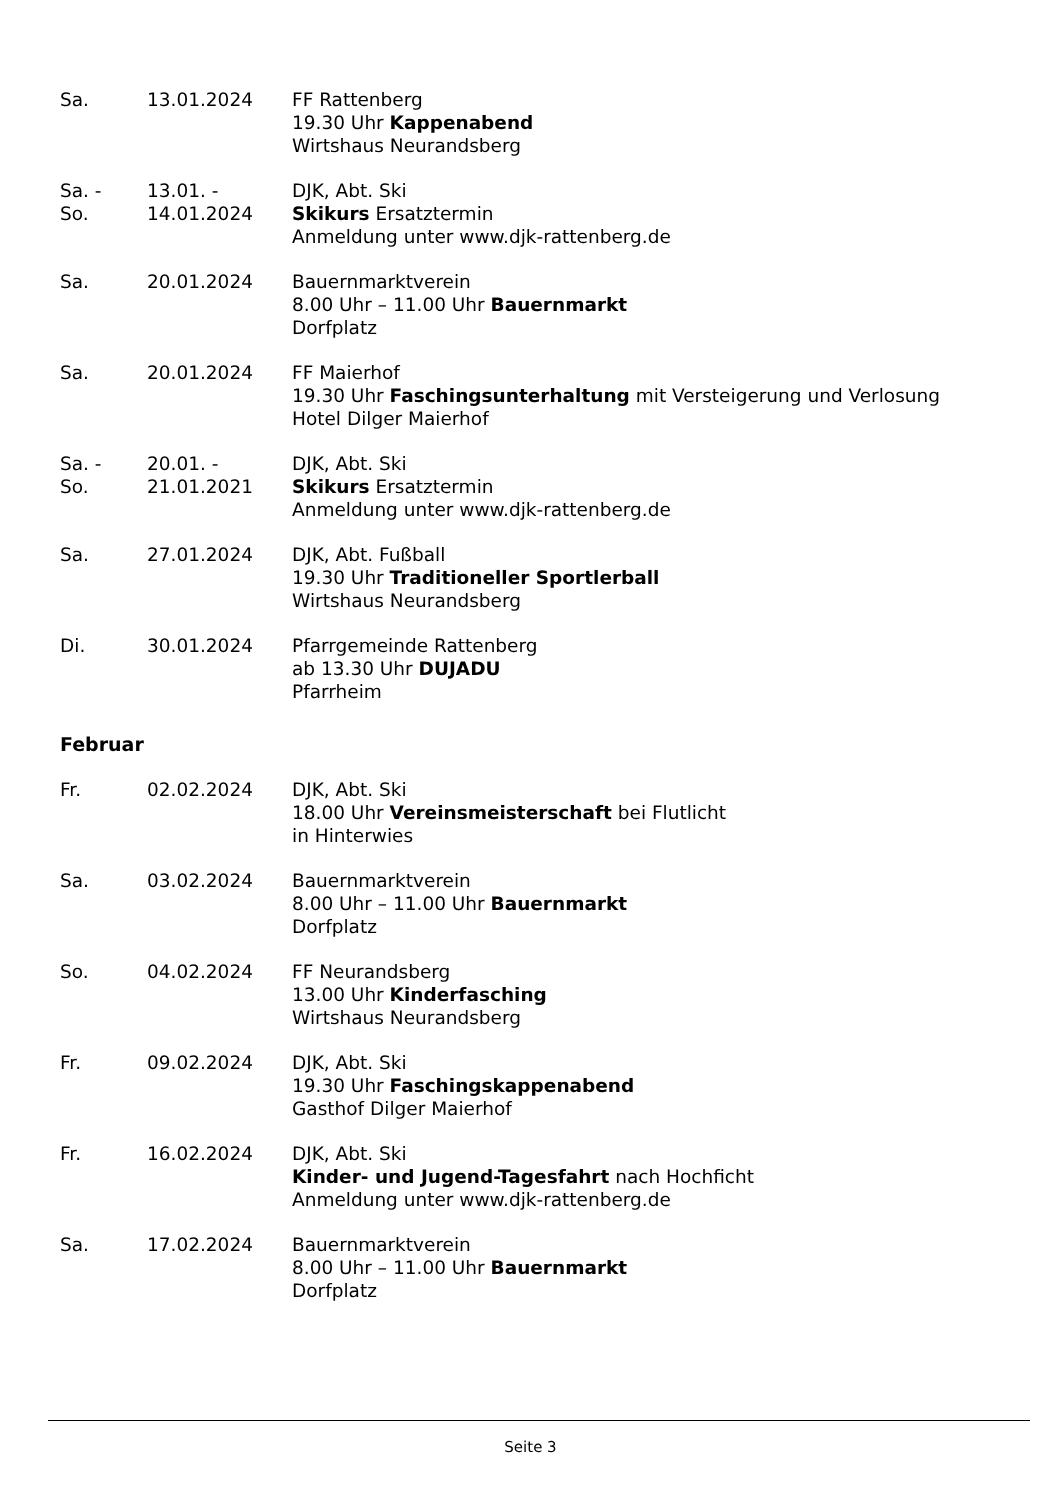| Sa. | 13.01.2024 | FF Rattenberg 19.30 Uhr Kappenabend Wirtshaus Neurandsberg |
| Sa. - So. | 13.01. - 14.01.2024 | DJK, Abt. Ski Skikurs Ersatztermin Anmeldung unter www.djk-rattenberg.de |
| Sa. | 20.01.2024 | Bauernmarktverein 8.00 Uhr – 11.00 Uhr Bauernmarkt Dorfplatz |
| Sa. | 20.01.2024 | FF Maierhof 19.30 Uhr Faschingsunterhaltung mit Versteigerung und Verlosung Hotel Dilger Maierhof |
| Sa. - So. | 20.01. - 21.01.2021 | DJK, Abt. Ski Skikurs Ersatztermin Anmeldung unter www.djk-rattenberg.de |
| Sa. | 27.01.2024 | DJK, Abt. Fußball 19.30 Uhr Traditioneller Sportlerball Wirtshaus Neurandsberg |
| Di. | 30.01.2024 | Pfarrgemeinde Rattenberg ab 13.30 Uhr DUJADU Pfarrheim |
Februar
| Fr. | 02.02.2024 | DJK, Abt. Ski 18.00 Uhr Vereinsmeisterschaft bei Flutlicht in Hinterwies |
| Sa. | 03.02.2024 | Bauernmarktverein 8.00 Uhr – 11.00 Uhr Bauernmarkt Dorfplatz |
| So. | 04.02.2024 | FF Neurandsberg 13.00 Uhr Kinderfasching Wirtshaus Neurandsberg |
| Fr. | 09.02.2024 | DJK, Abt. Ski 19.30 Uhr Faschingskappenabend Gasthof Dilger Maierhof |
| Fr. | 16.02.2024 | DJK, Abt. Ski Kinder- und Jugend-Tagesfahrt nach Hochficht Anmeldung unter www.djk-rattenberg.de |
| Sa. | 17.02.2024 | Bauernmarktverein 8.00 Uhr – 11.00 Uhr Bauernmarkt Dorfplatz |
Seite 3